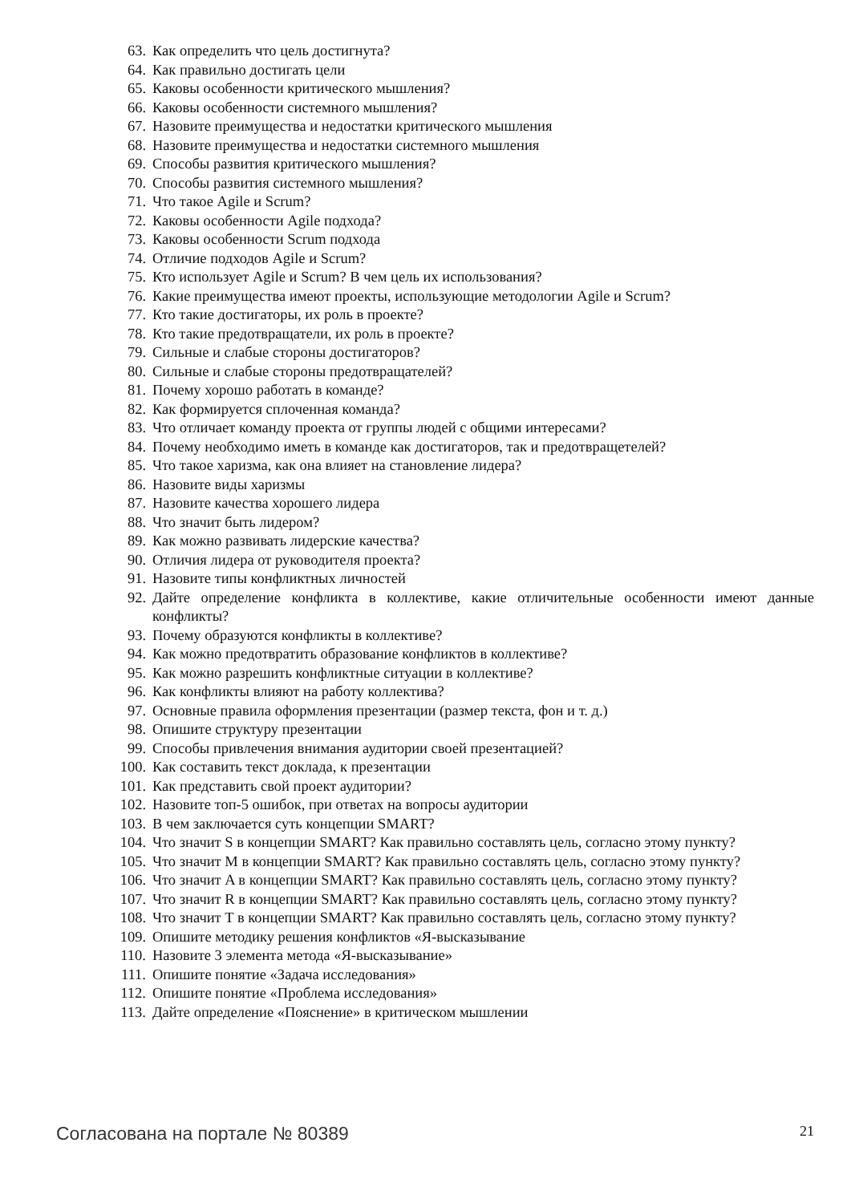63. Как определить что цель достигнута?
64. Как правильно достигать цели
65. Каковы особенности критического мышления?
66. Каковы особенности системного мышления?
67. Назовите преимущества и недостатки критического мышления
68. Назовите преимущества и недостатки системного мышления
69. Способы развития критического мышления?
70. Способы развития системного мышления?
71. Что такое Agile и Scrum?
72. Каковы особенности Agile подхода?
73. Каковы особенности Scrum подхода
74. Отличие подходов Agile и Scrum?
75. Кто использует Agile и Scrum? В чем цель их использования?
76. Какие преимущества имеют проекты, использующие методологии Agile и Scrum?
77. Кто такие достигаторы, их роль в проекте?
78. Кто такие предотвращатели, их роль в проекте?
79. Сильные и слабые стороны достигаторов?
80. Сильные и слабые стороны предотвращателей?
81. Почему хорошо работать в команде?
82. Как формируется сплоченная команда?
83. Что отличает команду проекта от группы людей с общими интересами?
84. Почему необходимо иметь в команде как достигаторов, так и предотвращетелей?
85. Что такое харизма, как она влияет на становление лидера?
86. Назовите виды харизмы
87. Назовите качества хорошего лидера
88. Что значит быть лидером?
89. Как можно развивать лидерские качества?
90. Отличия лидера от руководителя проекта?
91. Назовите типы конфликтных личностей
92. Дайте определение конфликта в коллективе, какие отличительные особенности имеют данные конфликты?
93. Почему образуются конфликты в коллективе?
94. Как можно предотвратить образование конфликтов в коллективе?
95. Как можно разрешить конфликтные ситуации в коллективе?
96. Как конфликты влияют на работу коллектива?
97. Основные правила оформления презентации (размер текста, фон и т. д.)
98. Опишите структуру презентации
99. Способы привлечения внимания аудитории своей презентацией?
100. Как составить текст доклада, к презентации
101. Как представить свой проект аудитории?
102. Назовите топ-5 ошибок, при ответах на вопросы аудитории
103. В чем заключается суть концепции SMART?
104. Что значит S в концепции SMART? Как правильно составлять цель, согласно этому пункту?
105. Что значит M в концепции SMART? Как правильно составлять цель, согласно этому пункту?
106. Что значит A в концепции SMART? Как правильно составлять цель, согласно этому пункту?
107. Что значит R в концепции SMART? Как правильно составлять цель, согласно этому пункту?
108. Что значит T в концепции SMART? Как правильно составлять цель, согласно этому пункту?
109. Опишите методику решения конфликтов «Я-высказывание
110. Назовите 3 элемента метода «Я-высказывание»
111. Опишите понятие «Задача исследования»
112. Опишите понятие «Проблема исследования»
113. Дайте определение «Пояснение» в критическом мышлении
Согласована на портале № 80389 21